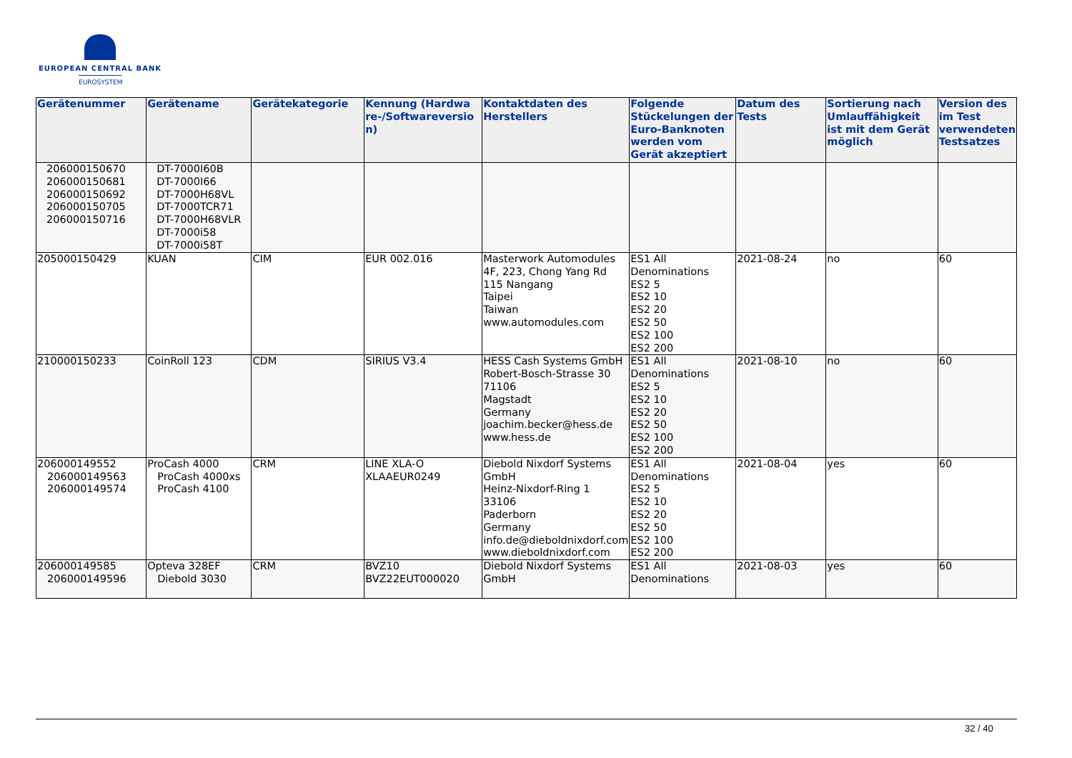EUROPEAN CENTRAL BANK
EUROSYSTEM
| Gerätenummer | Gerätename | Gerätekategorie | Kennung (Hardwa re-/Softwareversio n) | Kontaktdaten des Herstellers | Folgende Stückelungen der Euro-Banknoten werden vom Gerät akzeptiert | Datum des Tests | Sortierung nach Umlauffähigkeit ist mit dem Gerät möglich | Version des im Test verwendeten Testsatzes |
| --- | --- | --- | --- | --- | --- | --- | --- | --- |
| 206000150670 206000150681 206000150692 206000150705 206000150716 | DT-7000I60B DT-7000I66 DT-7000H68VL DT-7000TCR71 DT-7000H68VLR DT-7000i58 DT-7000i58T | | | | | | | |
| 205000150429 | KUAN | CIM | EUR 002.016 | Masterwork Automodules 4F, 223, Chong Yang Rd 115 Nangang Taipei Taiwan www.automodules.com | ES1 All Denominations ES2 5 ES2 10 ES2 20 ES2 50 ES2 100 ES2 200 | 2021-08-24 | no | 60 |
| 210000150233 | CoinRoll 123 | CDM | SIRIUS V3.4 | HESS Cash Systems GmbH Robert-Bosch-Strasse 30 71106 Magstadt Germany joachim.becker@hess.de www.hess.de | ES1 All Denominations ES2 5 ES2 10 ES2 20 ES2 50 ES2 100 ES2 200 | 2021-08-10 | no | 60 |
| 206000149552 206000149563 206000149574 | ProCash 4000 ProCash 4000xs ProCash 4100 | CRM | LINE XLA-O XLAAEUR0249 | Diebold Nixdorf Systems GmbH Heinz-Nixdorf-Ring 1 33106 Paderborn Germany info.de@dieboldnixdorf.com www.dieboldnixdorf.com | ES1 All Denominations ES2 5 ES2 10 ES2 20 ES2 50 ES2 100 ES2 200 | 2021-08-04 | yes | 60 |
| 206000149585 206000149596 | Opteva 328EF Diebold 3030 | CRM | BVZ10 BVZ22EUT000020 | Diebold Nixdorf Systems GmbH | ES1 All Denominations | 2021-08-03 | yes | 60 |
32 / 40